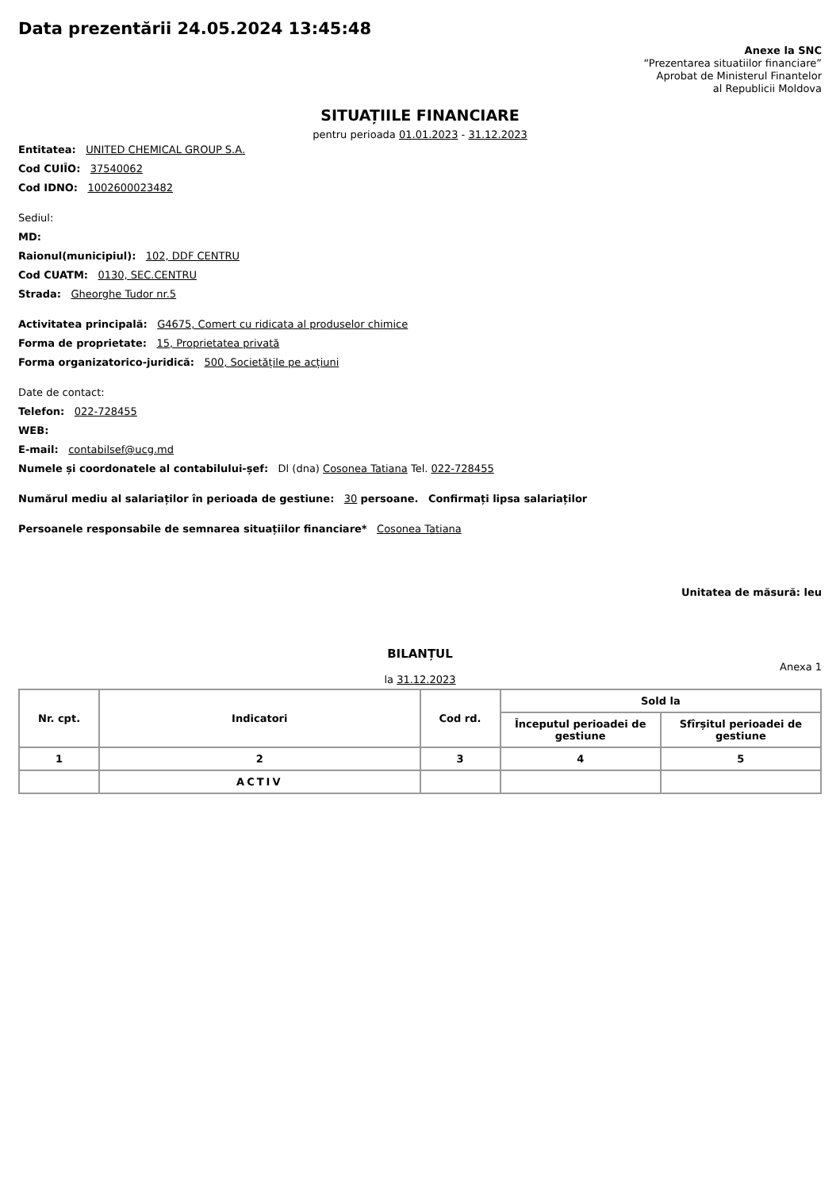Data prezentării 24.05.2024 13:45:48
Anexe la SNC
“Prezentarea situatiilor financiare”
Aprobat de Ministerul Finantelor
al Republicii Moldova
SITUAȚIILE FINANCIARE
pentru perioada 01.01.2023 - 31.12.2023
Entitatea: UNITED CHEMICAL GROUP S.A.
Cod CUIÎO: 37540062
Cod IDNO: 1002600023482
Sediul:
MD:
Raionul(municipiul): 102, DDF CENTRU
Cod CUATM: 0130, SEC.CENTRU
Strada: Gheorghe Tudor nr.5
Activitatea principală: G4675, Comert cu ridicata al produselor chimice
Forma de proprietate: 15, Proprietatea privată
Forma organizatorico-juridică: 500, Societățile pe acțiuni
Date de contact:
Telefon: 022-728455
WEB:
E-mail: contabilsef@ucg.md
Numele și coordonatele al contabilului-șef: Dl (dna) Cosonea Tatiana Tel. 022-728455
Numărul mediu al salariaților în perioada de gestiune: 30 persoane. Confirmați lipsa salariaților
Persoanele responsabile de semnarea situațiilor financiare* Cosonea Tatiana
Unitatea de măsură: leu
BILANȚUL
Anexa 1
la 31.12.2023
| Nr. cpt. | Indicatori | Cod rd. | Sold la | |
| --- | --- | --- | --- | --- |
| | | | Începutul perioadei de gestiune | Sfîrșitul perioadei de gestiune |
| 1 | 2 | 3 | 4 | 5 |
| | ACTIV | | | |